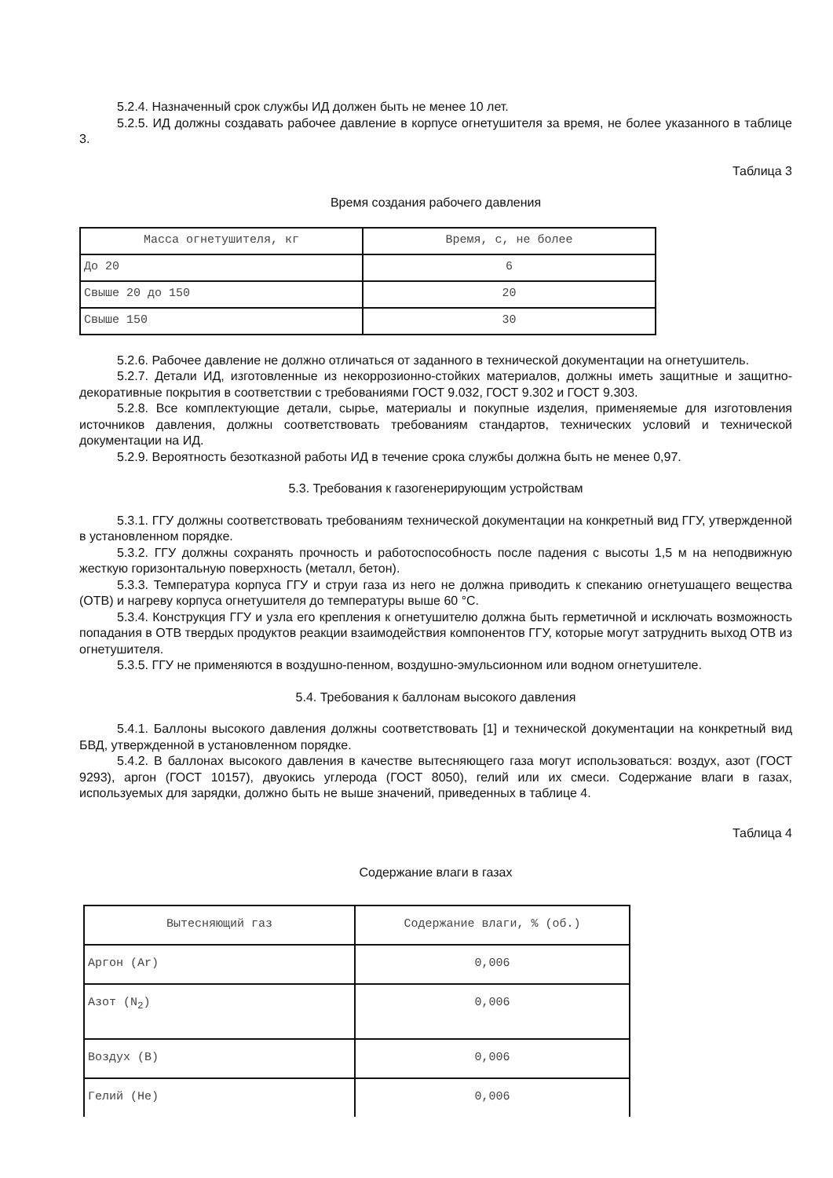5.2.4. Назначенный срок службы ИД должен быть не менее 10 лет.
5.2.5. ИД должны создавать рабочее давление в корпусе огнетушителя за время, не более указанного в таблице 3.
Таблица 3
Время создания рабочего давления
| Масса огнетушителя, кг | Время, с, не более |
| До 20 | 6 |
| Свыше 20 до 150 | 20 |
| Свыше 150 | 30 |
5.2.6. Рабочее давление не должно отличаться от заданного в технической документации на огнетушитель.
5.2.7. Детали ИД, изготовленные из некоррозионно-стойких материалов, должны иметь защитные и защитно-декоративные покрытия в соответствии с требованиями ГОСТ 9.032, ГОСТ 9.302 и ГОСТ 9.303.
5.2.8. Все комплектующие детали, сырье, материалы и покупные изделия, применяемые для изготовления источников давления, должны соответствовать требованиям стандартов, технических условий и технической документации на ИД.
5.2.9. Вероятность безотказной работы ИД в течение срока службы должна быть не менее 0,97.
5.3. Требования к газогенерирующим устройствам
5.3.1. ГГУ должны соответствовать требованиям технической документации на конкретный вид ГГУ, утвержденной в установленном порядке.
5.3.2. ГГУ должны сохранять прочность и работоспособность после падения с высоты 1,5 м на неподвижную жесткую горизонтальную поверхность (металл, бетон).
5.3.3. Температура корпуса ГГУ и струи газа из него не должна приводить к спеканию огнетушащего вещества (ОТВ) и нагреву корпуса огнетушителя до температуры выше 60 °С.
5.3.4. Конструкция ГГУ и узла его крепления к огнетушителю должна быть герметичной и исключать возможность попадания в ОТВ твердых продуктов реакции взаимодействия компонентов ГГУ, которые могут затруднить выход ОТВ из огнетушителя.
5.3.5. ГГУ не применяются в воздушно-пенном, воздушно-эмульсионном или водном огнетушителе.
5.4. Требования к баллонам высокого давления
5.4.1. Баллоны высокого давления должны соответствовать [1] и технической документации на конкретный вид БВД, утвержденной в установленном порядке.
5.4.2. В баллонах высокого давления в качестве вытесняющего газа могут использоваться: воздух, азот (ГОСТ 9293), аргон (ГОСТ 10157), двуокись углерода (ГОСТ 8050), гелий или их смеси. Содержание влаги в газах, используемых для зарядки, должно быть не выше значений, приведенных в таблице 4.
Таблица 4
Содержание влаги в газах
| Вытесняющий газ | Содержание влаги, % (об.) |
| Аргон (Ar) | 0,006 |
| Азот (N<sub>2</sub>) | 0,006 |
| Воздух (В) | 0,006 |
| Гелий (Не) | 0,006 |